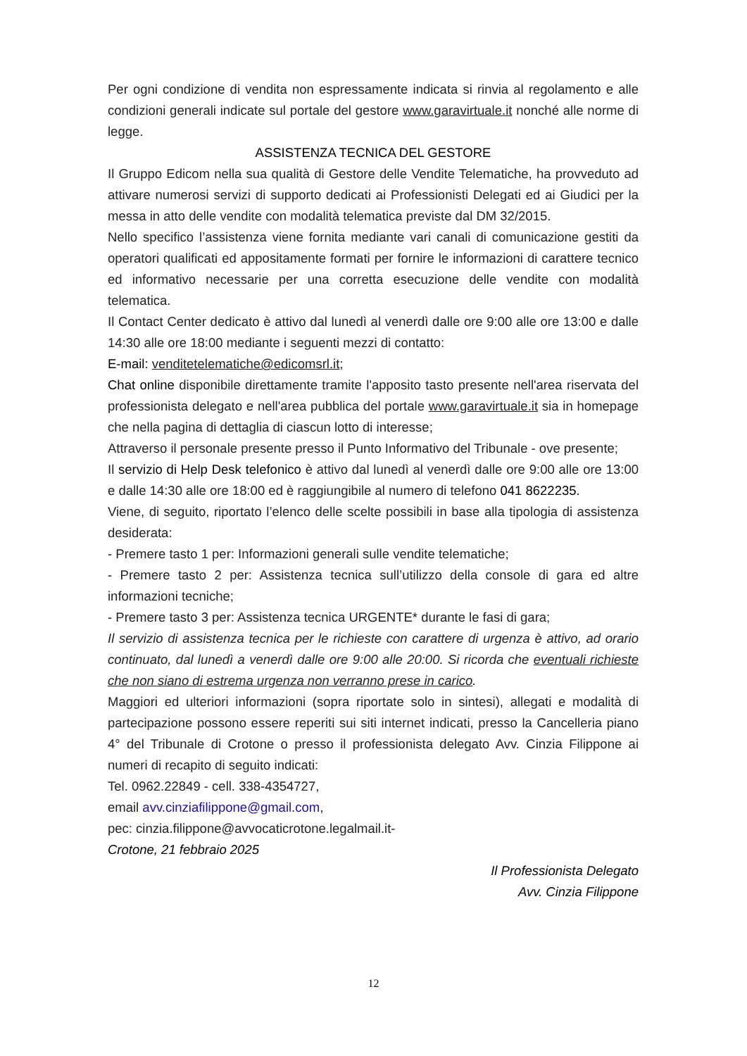Per ogni condizione di vendita non espressamente indicata si rinvia al regolamento e alle condizioni generali indicate sul portale del gestore www.garavirtuale.it nonché alle norme di legge.
ASSISTENZA TECNICA DEL GESTORE
Il Gruppo Edicom nella sua qualità di Gestore delle Vendite Telematiche, ha provveduto ad attivare numerosi servizi di supporto dedicati ai Professionisti Delegati ed ai Giudici per la messa in atto delle vendite con modalità telematica previste dal DM 32/2015.
Nello specifico l’assistenza viene fornita mediante vari canali di comunicazione gestiti da operatori qualificati ed appositamente formati per fornire le informazioni di carattere tecnico ed informativo necessarie per una corretta esecuzione delle vendite con modalità telematica.
Il Contact Center dedicato è attivo dal lunedì al venerdì dalle ore 9:00 alle ore 13:00 e dalle 14:30 alle ore 18:00 mediante i seguenti mezzi di contatto:
E-mail: venditetelematiche@edicomsrl.it;
Chat online disponibile direttamente tramite l'apposito tasto presente nell'area riservata del professionista delegato e nell'area pubblica del portale www.garavirtuale.it sia in homepage che nella pagina di dettaglia di ciascun lotto di interesse;
Attraverso il personale presente presso il Punto Informativo del Tribunale - ove presente;
Il servizio di Help Desk telefonico è attivo dal lunedì al venerdì dalle ore 9:00 alle ore 13:00 e dalle 14:30 alle ore 18:00 ed è raggiungibile al numero di telefono 041 8622235.
Viene, di seguito, riportato l’elenco delle scelte possibili in base alla tipologia di assistenza desiderata:
- Premere tasto 1 per: Informazioni generali sulle vendite telematiche;
- Premere tasto 2 per: Assistenza tecnica sull’utilizzo della console di gara ed altre informazioni tecniche;
- Premere tasto 3 per: Assistenza tecnica URGENTE* durante le fasi di gara;
Il servizio di assistenza tecnica per le richieste con carattere di urgenza è attivo, ad orario continuato, dal lunedì a venerdì dalle ore 9:00 alle 20:00. Si ricorda che eventuali richieste che non siano di estrema urgenza non verranno prese in carico.
Maggiori ed ulteriori informazioni (sopra riportate solo in sintesi), allegati e modalità di partecipazione possono essere reperiti sui siti internet indicati, presso la Cancelleria piano 4° del Tribunale di Crotone o presso il professionista delegato Avv. Cinzia Filippone ai numeri di recapito di seguito indicati:
Tel. 0962.22849 - cell. 338-4354727,
email avv.cinziafilippone@gmail.com,
pec: cinzia.filippone@avvocaticrotone.legalmail.it-
Crotone, 21 febbraio 2025
Il Professionista Delegato
Avv. Cinzia Filippone
12